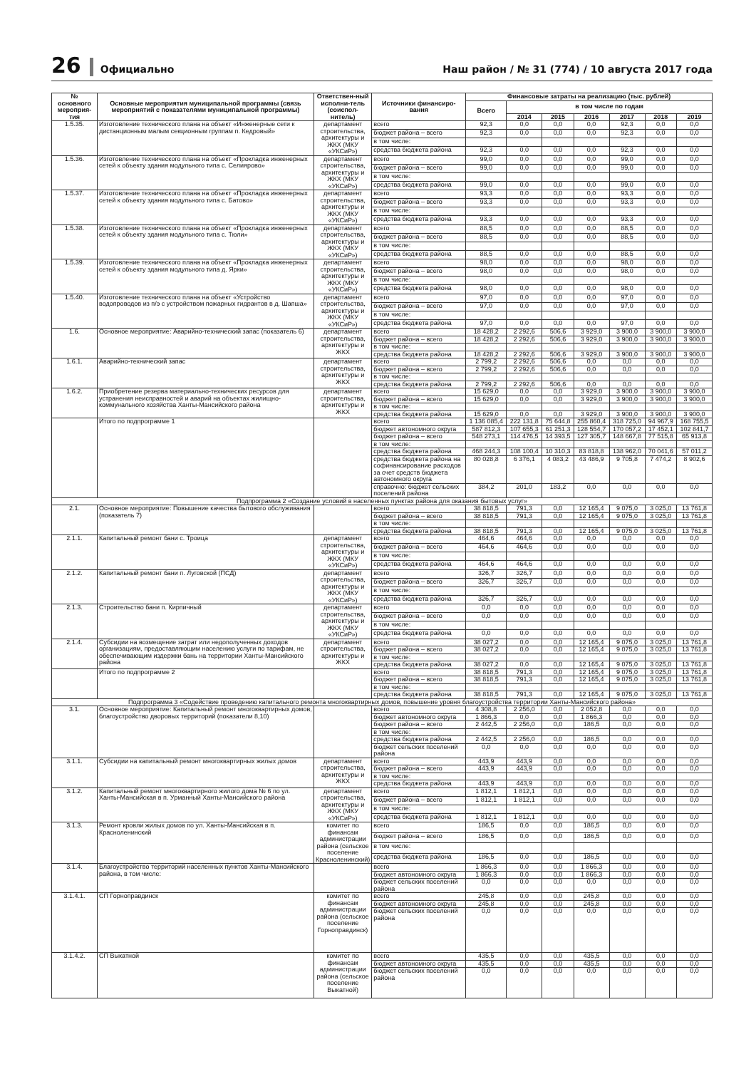26 Официально Наш район / № 31 (774) / 10 августа 2017 года
| № основного мероприя-тия | Основные мероприятия муниципальной программы (связь мероприятий с показателями муниципальной программы) | Ответствен-ный исполни-тель (соиспол-нитель) | Источники финансиро-вания | Финансовые затраты на реализацию (тыс. рублей) | | | | | | |
| --- | --- | --- | --- | --- | --- | --- | --- | --- | --- | --- |
| | | | | Всего | в том числе по годам | | | | | |
| | | | | | 2014 | 2015 | 2016 | 2017 | 2018 | 2019 |
| 1.5.35. | Изготовление технического плана на объект «Инженерные сети к дистанционным малым секционным группам п. Кедровый» | департамент строительства, архитектуры и ЖКХ (МКУ «УКСиР») | всего | 92,3 | 0,0 | 0,0 | 0,0 | 92,3 | 0,0 | 0,0 |
| | | | бюджет района – всего | 92,3 | 0,0 | 0,0 | 0,0 | 92,3 | 0,0 | 0,0 |
| | | | в том числе: | | | | | | | |
| | | | средства бюджета района | 92,3 | 0,0 | 0,0 | 0,0 | 92,3 | 0,0 | 0,0 |
| 1.5.36. | Изготовление технического плана на объект «Прокладка инженерных сетей к объекту здания модульного типа с. Селиярово» | департамент строительства, архитектуры и ЖКХ (МКУ «УКСиР») | всего | 99,0 | 0,0 | 0,0 | 0,0 | 99,0 | 0,0 | 0,0 |
| | | | бюджет района – всего | 99,0 | 0,0 | 0,0 | 0,0 | 99,0 | 0,0 | 0,0 |
| | | | в том числе: | | | | | | | |
| | | | средства бюджета района | 99,0 | 0,0 | 0,0 | 0,0 | 99,0 | 0,0 | 0,0 |
| 1.5.37. | Изготовление технического плана на объект «Прокладка инженерных сетей к объекту здания модульного типа с. Батово» | департамент строительства, архитектуры и ЖКХ (МКУ «УКСиР») | всего | 93,3 | 0,0 | 0,0 | 0,0 | 93,3 | 0,0 | 0,0 |
| | | | бюджет района – всего | 93,3 | 0,0 | 0,0 | 0,0 | 93,3 | 0,0 | 0,0 |
| | | | в том числе: | | | | | | | |
| | | | средства бюджета района | 93,3 | 0,0 | 0,0 | 0,0 | 93,3 | 0,0 | 0,0 |
| 1.5.38. | Изготовление технического плана на объект «Прокладка инженерных сетей к объекту здания модульного типа с. Тюли» | департамент строительства, архитектуры и ЖКХ (МКУ «УКСиР») | всего | 88,5 | 0,0 | 0,0 | 0,0 | 88,5 | 0,0 | 0,0 |
| | | | бюджет района – всего | 88,5 | 0,0 | 0,0 | 0,0 | 88,5 | 0,0 | 0,0 |
| | | | в том числе: | | | | | | | |
| | | | средства бюджета района | 88,5 | 0,0 | 0,0 | 0,0 | 88,5 | 0,0 | 0,0 |
| 1.5.39. | Изготовление технического плана на объект «Прокладка инженерных сетей к объекту здания модульного типа д. Ярки» | департамент строительства, архитектуры и ЖКХ (МКУ «УКСиР») | всего | 98,0 | 0,0 | 0,0 | 0,0 | 98,0 | 0,0 | 0,0 |
| | | | бюджет района – всего | 98,0 | 0,0 | 0,0 | 0,0 | 98,0 | 0,0 | 0,0 |
| | | | в том числе: | | | | | | | |
| | | | средства бюджета района | 98,0 | 0,0 | 0,0 | 0,0 | 98,0 | 0,0 | 0,0 |
| 1.5.40. | Изготовление технического плана на объект «Устройство водопроводов из п/э с устройством пожарных гидрантов в д. Шапша» | департамент строительства, архитектуры и ЖКХ (МКУ «УКСиР») | всего | 97,0 | 0,0 | 0,0 | 0,0 | 97,0 | 0,0 | 0,0 |
| | | | бюджет района – всего | 97,0 | 0,0 | 0,0 | 0,0 | 97,0 | 0,0 | 0,0 |
| | | | в том числе: | | | | | | | |
| | | | средства бюджета района | 97,0 | 0,0 | 0,0 | 0,0 | 97,0 | 0,0 | 0,0 |
| 1.6. | Основное мероприятие: Аварийно-технический запас (показатель 6) | департамент строительства, архитектуры и ЖКХ | всего | 18 428,2 | 2 292,6 | 506,6 | 3 929,0 | 3 900,0 | 3 900,0 | 3 900,0 |
| | | | бюджет района – всего | 18 428,2 | 2 292,6 | 506,6 | 3 929,0 | 3 900,0 | 3 900,0 | 3 900,0 |
| | | | в том числе: | | | | | | | |
| | | | средства бюджета района | 18 428,2 | 2 292,6 | 506,6 | 3 929,0 | 3 900,0 | 3 900,0 | 3 900,0 |
| 1.6.1. | Аварийно-технический запас | департамент строительства, архитектуры и ЖКХ | всего | 2 799,2 | 2 292,6 | 506,6 | 0,0 | 0,0 | 0,0 | 0,0 |
| | | | бюджет района – всего | 2 799,2 | 2 292,6 | 506,6 | 0,0 | 0,0 | 0,0 | 0,0 |
| | | | в том числе: | | | | | | | |
| | | | средства бюджета района | 2 799,2 | 2 292,6 | 506,6 | 0,0 | 0,0 | 0,0 | 0,0 |
| 1.6.2. | Приобретение резерва материально-технических ресурсов для устранения неисправностей и аварий на объектах жилищно-коммунального хозяйства Ханты-Мансийского района | департамент строительства, архитектуры и ЖКХ | всего | 15 629,0 | 0,0 | 0,0 | 3 929,0 | 3 900,0 | 3 900,0 | 3 900,0 |
| | | | бюджет района – всего | 15 629,0 | 0,0 | 0,0 | 3 929,0 | 3 900,0 | 3 900,0 | 3 900,0 |
| | | | в том числе: | | | | | | | |
| | | | средства бюджета района | 15 629,0 | 0,0 | 0,0 | 3 929,0 | 3 900,0 | 3 900,0 | 3 900,0 |
| | Итого по подпрограмме 1 | | всего | 1 136 085,4 | 222 131,8 | 75 644,8 | 255 860,4 | 318 725,0 | 94 967,9 | 168 755,5 |
| | | | бюджет автономного округа | 587 812,3 | 107 655,3 | 61 251,3 | 128 554,7 | 170 057,2 | 17 452,1 | 102 841,7 |
| | | | бюджет района – всего | 548 273,1 | 114 476,5 | 14 393,5 | 127 305,7 | 148 667,8 | 77 515,8 | 65 913,8 |
| | | | в том числе: | | | | | | | |
| | | | средства бюджета района | 468 244,3 | 108 100,4 | 10 310,3 | 83 818,8 | 138 962,0 | 70 041,6 | 57 011,2 |
| | | | средства бюджета района на софинансирование расходов за счет средств бюджета автономного округа | 80 028,8 | 6 376,1 | 4 083,2 | 43 486,9 | 9 705,8 | 7 474,2 | 8 902,6 |
| | | | справочно: бюджет сельских поселений района | 384,2 | 201,0 | 183,2 | 0,0 | 0,0 | 0,0 | 0,0 |
| Подпрограмма 2 «Создание условий в населенных пунктах района для оказания бытовых услуг» | | | | | | | | | | |
| 2.1. | Основное мероприятие: Повышение качества бытового обслуживания (показатель 7) | | всего | 38 818,5 | 791,3 | 0,0 | 12 165,4 | 9 075,0 | 3 025,0 | 13 761,8 |
| | | | бюджет района – всего | 38 818,5 | 791,3 | 0,0 | 12 165,4 | 9 075,0 | 3 025,0 | 13 761,8 |
| | | | в том числе: | | | | | | | |
| | | | средства бюджета района | 38 818,5 | 791,3 | 0,0 | 12 165,4 | 9 075,0 | 3 025,0 | 13 761,8 |
| 2.1.1. | Капитальный ремонт бани с. Троица | департамент строительства, архитектуры и ЖКХ (МКУ «УКСиР») | всего | 464,6 | 464,6 | 0,0 | 0,0 | 0,0 | 0,0 | 0,0 |
| | | | бюджет района – всего | 464,6 | 464,6 | 0,0 | 0,0 | 0,0 | 0,0 | 0,0 |
| | | | в том числе: | | | | | | | |
| | | | средства бюджета района | 464,6 | 464,6 | 0,0 | 0,0 | 0,0 | 0,0 | 0,0 |
| 2.1.2. | Капитальный ремонт бани п. Луговской (ПСД) | департамент строительства, архитектуры и ЖКХ (МКУ «УКСиР») | всего | 326,7 | 326,7 | 0,0 | 0,0 | 0,0 | 0,0 | 0,0 |
| | | | бюджет района – всего | 326,7 | 326,7 | 0,0 | 0,0 | 0,0 | 0,0 | 0,0 |
| | | | в том числе: | | | | | | | |
| | | | средства бюджета района | 326,7 | 326,7 | 0,0 | 0,0 | 0,0 | 0,0 | 0,0 |
| 2.1.3. | Строительство бани п. Кирпичный | департамент строительства, архитектуры и ЖКХ (МКУ «УКСиР») | всего | 0,0 | 0,0 | 0,0 | 0,0 | 0,0 | 0,0 | 0,0 |
| | | | бюджет района – всего | 0,0 | 0,0 | 0,0 | 0,0 | 0,0 | 0,0 | 0,0 |
| | | | в том числе: | | | | | | | |
| | | | средства бюджета района | 0,0 | 0,0 | 0,0 | 0,0 | 0,0 | 0,0 | 0,0 |
| 2.1.4. | Субсидии на возмещение затрат или недополученных доходов организациям, предоставляющим населению услуги по тарифам, не обеспечивающим издержки бань на территории Ханты-Мансийского района | департамент строительства, архитектуры и ЖКХ | всего | 38 027,2 | 0,0 | 0,0 | 12 165,4 | 9 075,0 | 3 025,0 | 13 761,8 |
| | | | бюджет района – всего | 38 027,2 | 0,0 | 0,0 | 12 165,4 | 9 075,0 | 3 025,0 | 13 761,8 |
| | | | в том числе: | | | | | | | |
| | | | средства бюджета района | 38 027,2 | 0,0 | 0,0 | 12 165,4 | 9 075,0 | 3 025,0 | 13 761,8 |
| | Итого по подпрограмме 2 | | всего | 38 818,5 | 791,3 | 0,0 | 12 165,4 | 9 075,0 | 3 025,0 | 13 761,8 |
| | | | бюджет района – всего | 38 818,5 | 791,3 | 0,0 | 12 165,4 | 9 075,0 | 3 025,0 | 13 761,8 |
| | | | в том числе: | | | | | | | |
| | | | средства бюджета района | 38 818,5 | 791,3 | 0,0 | 12 165,4 | 9 075,0 | 3 025,0 | 13 761,8 |
| Подпрограмма 3 «Содействие проведению капитального ремонта многоквартирных домов, повышение уровня благоустройства территории Ханты-Мансийского района» | | | | | | | | | | |
| 3.1. | Основное мероприятие: Капитальный ремонт многоквартирных домов, благоустройство дворовых территорий (показатели 8,10) | | всего | 4 308,8 | 2 256,0 | 0,0 | 2 052,8 | 0,0 | 0,0 | 0,0 |
| | | | бюджет автономного округа | 1 866,3 | 0,0 | 0,0 | 1 866,3 | 0,0 | 0,0 | 0,0 |
| | | | бюджет района – всего | 2 442,5 | 2 256,0 | 0,0 | 186,5 | 0,0 | 0,0 | 0,0 |
| | | | в том числе: | | | | | | | |
| | | | средства бюджета района | 2 442,5 | 2 256,0 | 0,0 | 186,5 | 0,0 | 0,0 | 0,0 |
| | | | бюджет сельских поселений района | 0,0 | 0,0 | 0,0 | 0,0 | 0,0 | 0,0 | 0,0 |
| 3.1.1. | Субсидии на капитальный ремонт многоквартирных жилых домов | департамент строительства, архитектуры и ЖКХ | всего | 443,9 | 443,9 | 0,0 | 0,0 | 0,0 | 0,0 | 0,0 |
| | | | бюджет района – всего | 443,9 | 443,9 | 0,0 | 0,0 | 0,0 | 0,0 | 0,0 |
| | | | в том числе: | | | | | | | |
| | | | средства бюджета района | 443,9 | 443,9 | 0,0 | 0,0 | 0,0 | 0,0 | 0,0 |
| 3.1.2. | Капитальный ремонт многоквартирного жилого дома № 6 по ул. Ханты-Мансийская в п. Урманный Ханты-Мансийского района | департамент строительства, архитектуры и ЖКХ (МКУ «УКСиР») | всего | 1 812,1 | 1 812,1 | 0,0 | 0,0 | 0,0 | 0,0 | 0,0 |
| | | | бюджет района – всего | 1 812,1 | 1 812,1 | 0,0 | 0,0 | 0,0 | 0,0 | 0,0 |
| | | | в том числе: | | | | | | | |
| | | | средства бюджета района | 1 812,1 | 1 812,1 | 0,0 | 0,0 | 0,0 | 0,0 | 0,0 |
| 3.1.3. | Ремонт кровли жилых домов по ул. Ханты-Мансийская в п. Красноленинский | комитет по финансам администрации района (сельское поселение Красноленинский) | всего | 186,5 | 0,0 | 0,0 | 186,5 | 0,0 | 0,0 | 0,0 |
| | | | бюджет района – всего | 186,5 | 0,0 | 0,0 | 186,5 | 0,0 | 0,0 | 0,0 |
| | | | в том числе: | | | | | | | |
| | | | средства бюджета района | 186,5 | 0,0 | 0,0 | 186,5 | 0,0 | 0,0 | 0,0 |
| 3.1.4. | Благоустройство территорий населенных пунктов Ханты-Мансийского района, в том числе: | | всего | 1 866,3 | 0,0 | 0,0 | 1 866,3 | 0,0 | 0,0 | 0,0 |
| | | | бюджет автономного округа | 1 866,3 | 0,0 | 0,0 | 1 866,3 | 0,0 | 0,0 | 0,0 |
| | | | бюджет сельских поселений района | 0,0 | 0,0 | 0,0 | 0,0 | 0,0 | 0,0 | 0,0 |
| 3.1.4.1. | СП Горноправдинск | комитет по финансам администрации района (сельское поселение Горноправдинск) | всего | 245,8 | 0,0 | 0,0 | 245,8 | 0,0 | 0,0 | 0,0 |
| | | | бюджет автономного округа | 245,8 | 0,0 | 0,0 | 245,8 | 0,0 | 0,0 | 0,0 |
| | | | бюджет сельских поселений района | 0,0 | 0,0 | 0,0 | 0,0 | 0,0 | 0,0 | 0,0 |
| 3.1.4.2. | СП Выкатной | комитет по финансам администрации района (сельское поселение Выкатной) | всего | 435,5 | 0,0 | 0,0 | 435,5 | 0,0 | 0,0 | 0,0 |
| | | | бюджет автономного округа | 435,5 | 0,0 | 0,0 | 435,5 | 0,0 | 0,0 | 0,0 |
| | | | бюджет сельских поселений района | 0,0 | 0,0 | 0,0 | 0,0 | 0,0 | 0,0 | 0,0 |